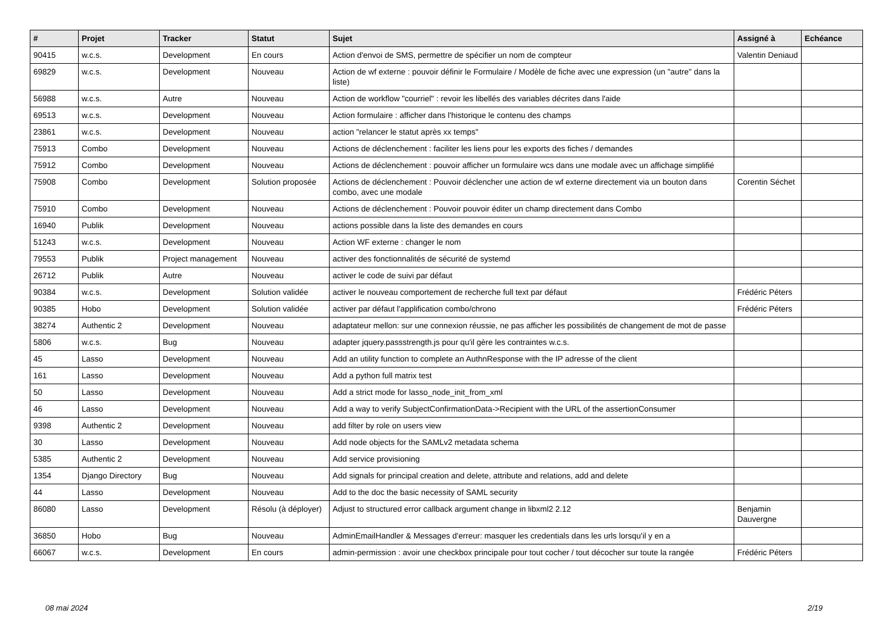| # | Projet | Tracker | Statut | Sujet | Assigné à | Echéance |
| --- | --- | --- | --- | --- | --- | --- |
| 90415 | w.c.s. | Development | En cours | Action d'envoi de SMS, permettre de spécifier un nom de compteur | Valentin Deniaud | |
| 69829 | w.c.s. | Development | Nouveau | Action de wf externe : pouvoir définir le Formulaire / Modèle de fiche avec une expression (un "autre" dans la liste) | | |
| 56988 | w.c.s. | Autre | Nouveau | Action de workflow "courriel" : revoir les libellés des variables décrites dans l'aide | | |
| 69513 | w.c.s. | Development | Nouveau | Action formulaire : afficher dans l'historique le contenu des champs | | |
| 23861 | w.c.s. | Development | Nouveau | action "relancer le statut après xx temps" | | |
| 75913 | Combo | Development | Nouveau | Actions de déclenchement : faciliter les liens pour les exports des fiches / demandes | | |
| 75912 | Combo | Development | Nouveau | Actions de déclenchement : pouvoir afficher un formulaire wcs dans une modale avec un affichage simplifié | | |
| 75908 | Combo | Development | Solution proposée | Actions de déclenchement : Pouvoir déclencher une action de wf externe directement via un bouton dans combo, avec une modale | Corentin Séchet | |
| 75910 | Combo | Development | Nouveau | Actions de déclenchement : Pouvoir pouvoir éditer un champ directement dans Combo | | |
| 16940 | Publik | Development | Nouveau | actions possible dans la liste des demandes en cours | | |
| 51243 | w.c.s. | Development | Nouveau | Action WF externe : changer le nom | | |
| 79553 | Publik | Project management | Nouveau | activer des fonctionnalités de sécurité de systemd | | |
| 26712 | Publik | Autre | Nouveau | activer le code de suivi par défaut | | |
| 90384 | w.c.s. | Development | Solution validée | activer le nouveau comportement de recherche full text par défaut | Frédéric Péters | |
| 90385 | Hobo | Development | Solution validée | activer par défaut l'applification combo/chrono | Frédéric Péters | |
| 38274 | Authentic 2 | Development | Nouveau | adaptateur mellon: sur une connexion réussie, ne pas afficher les possibilités de changement de mot de passe | | |
| 5806 | w.c.s. | Bug | Nouveau | adapter jquery.passstrength.js pour qu'il gère les contraintes w.c.s. | | |
| 45 | Lasso | Development | Nouveau | Add an utility function to complete an AuthnResponse with the IP adresse of the client | | |
| 161 | Lasso | Development | Nouveau | Add a python full matrix test | | |
| 50 | Lasso | Development | Nouveau | Add a strict mode for lasso_node_init_from_xml | | |
| 46 | Lasso | Development | Nouveau | Add a way to verify SubjectConfirmationData->Recipient with the URL of the assertionConsumer | | |
| 9398 | Authentic 2 | Development | Nouveau | add filter by role on users view | | |
| 30 | Lasso | Development | Nouveau | Add node objects for the SAMLv2 metadata schema | | |
| 5385 | Authentic 2 | Development | Nouveau | Add service provisioning | | |
| 1354 | Django Directory | Bug | Nouveau | Add signals for principal creation and delete, attribute and relations, add and delete | | |
| 44 | Lasso | Development | Nouveau | Add to the doc the basic necessity of SAML security | | |
| 86080 | Lasso | Development | Résolu (à déployer) | Adjust to structured error callback argument change in libxml2 2.12 | Benjamin Dauvergne | |
| 36850 | Hobo | Bug | Nouveau | AdminEmailHandler & Messages d'erreur: masquer les credentials dans les urls lorsqu'il y en a | | |
| 66067 | w.c.s. | Development | En cours | admin-permission : avoir une checkbox principale pour tout cocher / tout décocher sur toute la rangée | Frédéric Péters | |
08 mai 2024 2/19